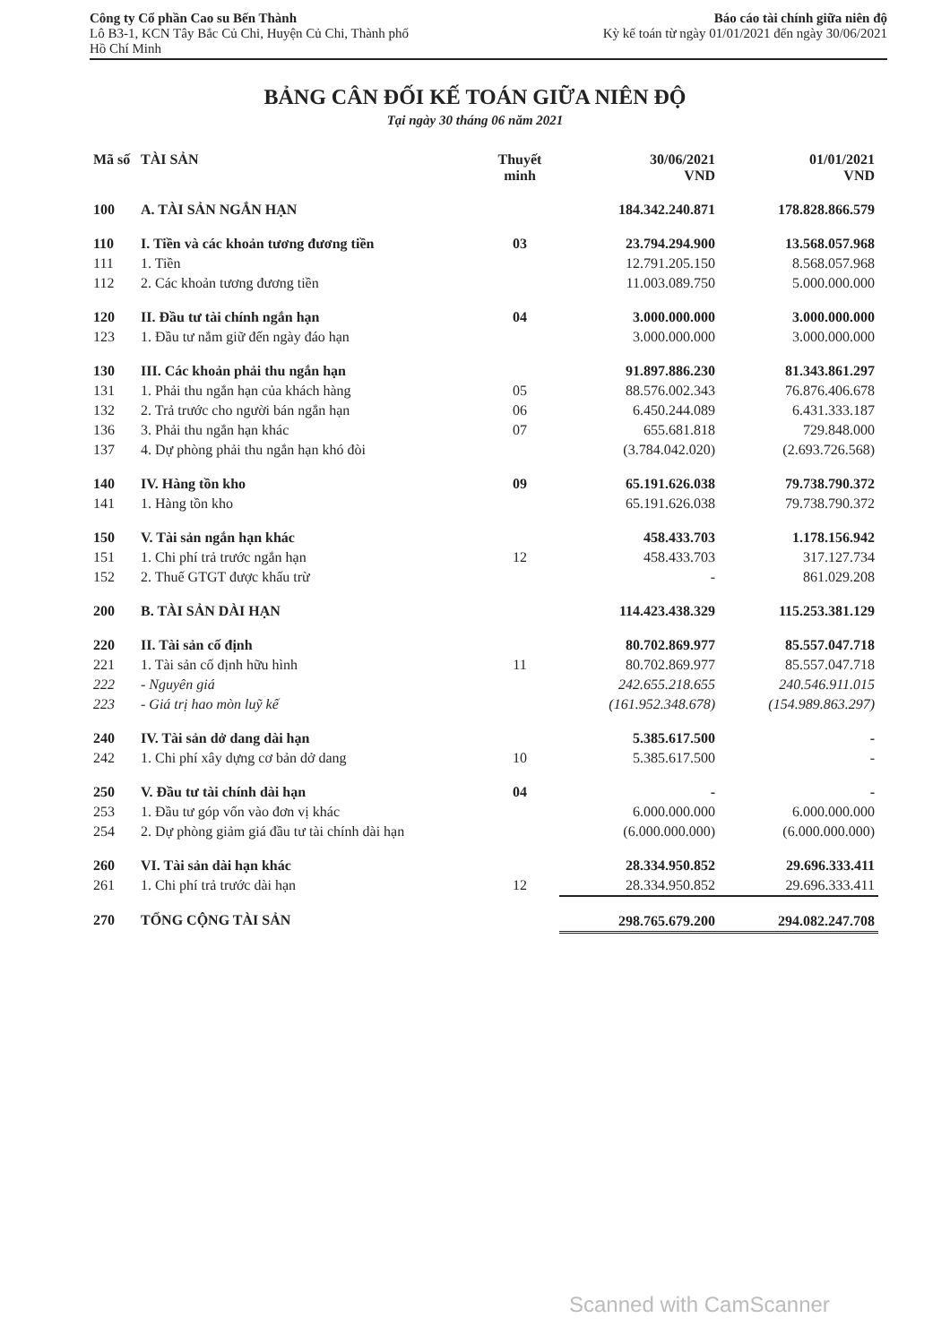Công ty Cổ phần Cao su Bến Thành
Lô B3-1, KCN Tây Bắc Củ Chi, Huyện Củ Chi, Thành phố
Hồ Chí Minh
Báo cáo tài chính giữa niên độ
Kỳ kế toán từ ngày 01/01/2021 đến ngày 30/06/2021
BẢNG CÂN ĐỐI KẾ TOÁN GIỮA NIÊN ĐỘ
Tại ngày 30 tháng 06 năm 2021
| Mã số | TÀI SẢN | Thuyết minh | 30/06/2021 VND | 01/01/2021 VND |
| --- | --- | --- | --- | --- |
| 100 | A. TÀI SẢN NGẮN HẠN | | 184.342.240.871 | 178.828.866.579 |
| 110 | I. Tiền và các khoản tương đương tiền | 03 | 23.794.294.900 | 13.568.057.968 |
| 111 | 1. Tiền | | 12.791.205.150 | 8.568.057.968 |
| 112 | 2. Các khoản tương đương tiền | | 11.003.089.750 | 5.000.000.000 |
| 120 | II. Đầu tư tài chính ngắn hạn | 04 | 3.000.000.000 | 3.000.000.000 |
| 123 | 1. Đầu tư nắm giữ đến ngày đáo hạn | | 3.000.000.000 | 3.000.000.000 |
| 130 | III. Các khoản phải thu ngắn hạn | | 91.897.886.230 | 81.343.861.297 |
| 131 | 1. Phải thu ngắn hạn của khách hàng | 05 | 88.576.002.343 | 76.876.406.678 |
| 132 | 2. Trả trước cho người bán ngắn hạn | 06 | 6.450.244.089 | 6.431.333.187 |
| 136 | 3. Phải thu ngắn hạn khác | 07 | 655.681.818 | 729.848.000 |
| 137 | 4. Dự phòng phải thu ngắn hạn khó đòi | | (3.784.042.020) | (2.693.726.568) |
| 140 | IV. Hàng tồn kho | 09 | 65.191.626.038 | 79.738.790.372 |
| 141 | 1. Hàng tồn kho | | 65.191.626.038 | 79.738.790.372 |
| 150 | V. Tài sản ngắn hạn khác | | 458.433.703 | 1.178.156.942 |
| 151 | 1. Chi phí trả trước ngắn hạn | 12 | 458.433.703 | 317.127.734 |
| 152 | 2. Thuế GTGT được khấu trừ | | - | 861.029.208 |
| 200 | B. TÀI SẢN DÀI HẠN | | 114.423.438.329 | 115.253.381.129 |
| 220 | II. Tài sản cố định | | 80.702.869.977 | 85.557.047.718 |
| 221 | 1. Tài sản cố định hữu hình | 11 | 80.702.869.977 | 85.557.047.718 |
| 222 | - Nguyên giá | | 242.655.218.655 | 240.546.911.015 |
| 223 | - Giá trị hao mòn luỹ kế | | (161.952.348.678) | (154.989.863.297) |
| 240 | IV. Tài sản dở dang dài hạn | | 5.385.617.500 | - |
| 242 | 1. Chi phí xây dựng cơ bản dở dang | 10 | 5.385.617.500 | - |
| 250 | V. Đầu tư tài chính dài hạn | 04 | - | - |
| 253 | 1. Đầu tư góp vốn vào đơn vị khác | | 6.000.000.000 | 6.000.000.000 |
| 254 | 2. Dự phòng giảm giá đầu tư tài chính dài hạn | | (6.000.000.000) | (6.000.000.000) |
| 260 | VI. Tài sản dài hạn khác | | 28.334.950.852 | 29.696.333.411 |
| 261 | 1. Chi phí trả trước dài hạn | 12 | 28.334.950.852 | 29.696.333.411 |
| 270 | TỔNG CỘNG TÀI SẢN | | 298.765.679.200 | 294.082.247.708 |
Scanned with CamScanner